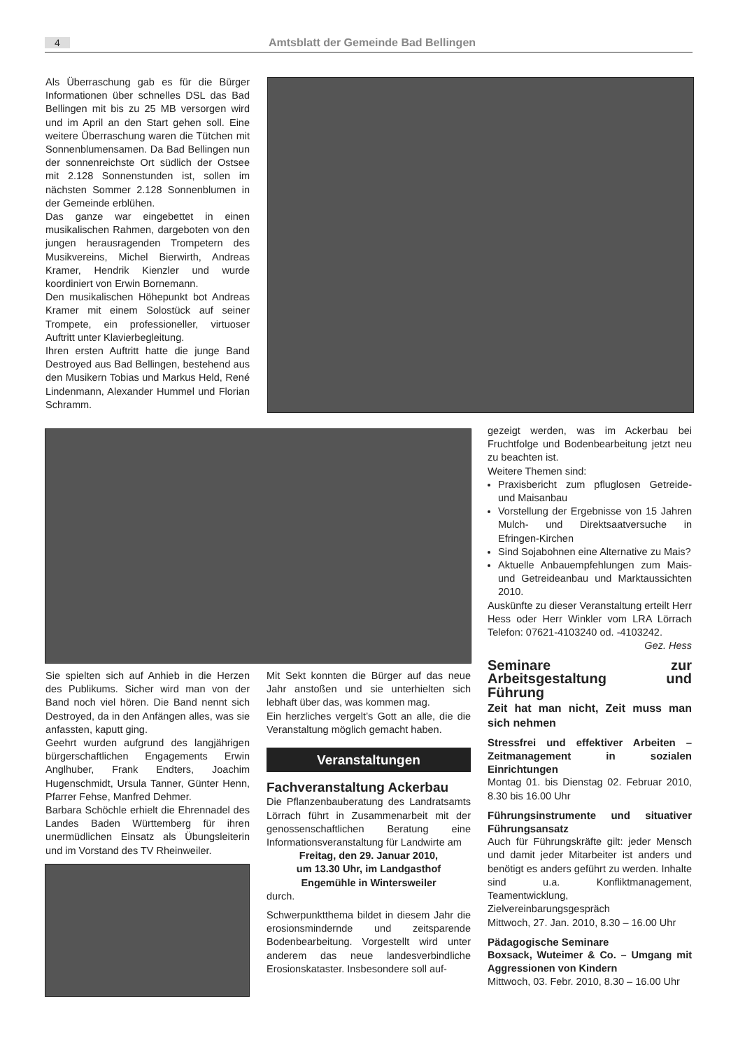4 Amtsblatt der Gemeinde Bad Bellingen
Als Überraschung gab es für die Bürger Informationen über schnelles DSL das Bad Bellingen mit bis zu 25 MB versorgen wird und im April an den Start gehen soll. Eine weitere Überraschung waren die Tütchen mit Sonnenblumensamen. Da Bad Bellingen nun der sonnenreichste Ort südlich der Ostsee mit 2.128 Sonnenstunden ist, sollen im nächsten Sommer 2.128 Sonnenblumen in der Gemeinde erblühen.
Das ganze war eingebettet in einen musikalischen Rahmen, dargeboten von den jungen herausragenden Trompetern des Musikvereins, Michel Bierwirth, Andreas Kramer, Hendrik Kienzler und wurde koordiniert von Erwin Bornemann.
Den musikalischen Höhepunkt bot Andreas Kramer mit einem Solostück auf seiner Trompete, ein professioneller, virtuoser Auftritt unter Klavierbegleitung.
Ihren ersten Auftritt hatte die junge Band Destroyed aus Bad Bellingen, bestehend aus den Musikern Tobias und Markus Held, René Lindenmann, Alexander Hummel und Florian Schramm.
gezeigt werden, was im Ackerbau bei Fruchtfolge und Bodenbearbeitung jetzt neu zu beachten ist.
Weitere Themen sind:
Praxisbericht zum pfluglosen Getreide- und Maisanbau
Vorstellung der Ergebnisse von 15 Jahren Mulch- und Direktsaatversuche in Efringen-Kirchen
Sind Sojabohnen eine Alternative zu Mais?
Aktuelle Anbauempfehlungen zum Mais- und Getreideanbau und Marktaussichten 2010.
Auskünfte zu dieser Veranstaltung erteilt Herr Hess oder Herr Winkler vom LRA Lörrach Telefon: 07621-4103240 od. -4103242. Gez. Hess
Seminare zur Arbeitsgestaltung und Führung
Zeit hat man nicht, Zeit muss man sich nehmen
Stressfrei und effektiver Arbeiten – Zeitmanagement in sozialen Einrichtungen
Montag 01. bis Dienstag 02. Februar 2010, 8.30 bis 16.00 Uhr
Führungsinstrumente und situativer Führungsansatz
Auch für Führungskräfte gilt: jeder Mensch und damit jeder Mitarbeiter ist anders und benötigt es anders geführt zu werden. Inhalte sind u.a. Konfliktmanagement, Teamentwicklung, Zielvereinbarungsgespräch
Mittwoch, 27. Jan. 2010, 8.30 – 16.00 Uhr
Pädagogische Seminare
Boxsack, Wuteimer & Co. – Umgang mit Aggressionen von Kindern
Mittwoch, 03. Febr. 2010, 8.30 – 16.00 Uhr
Sie spielten sich auf Anhieb in die Herzen des Publikums. Sicher wird man von der Band noch viel hören. Die Band nennt sich Destroyed, da in den Anfängen alles, was sie anfassten, kaputt ging.
Geehrt wurden aufgrund des langjährigen bürgerschaftlichen Engagements Erwin Anglhuber, Frank Endters, Joachim Hugenschmidt, Ursula Tanner, Günter Henn, Pfarrer Fehse, Manfred Dehmer.
Barbara Schöchle erhielt die Ehrennadel des Landes Baden Württemberg für ihren unermüdlichen Einsatz als Übungsleiterin und im Vorstand des TV Rheinweiler.
Mit Sekt konnten die Bürger auf das neue Jahr anstoßen und sie unterhielten sich lebhaft über das, was kommen mag.
Ein herzliches vergelt’s Gott an alle, die die Veranstaltung möglich gemacht haben.
Veranstaltungen
Fachveranstaltung Ackerbau
Die Pflanzenbauberatung des Landratsamts Lörrach führt in Zusammenarbeit mit der genossenschaftlichen Beratung eine Informationsveranstaltung für Landwirte am
Freitag, den 29. Januar 2010,
um 13.30 Uhr, im Landgasthof
Engemühle in Wintersweiler
durch.
Schwerpunktthema bildet in diesem Jahr die erosionsmindernde und zeitsparende Bodenbearbeitung. Vorgestellt wird unter anderem das neue landesverbindliche Erosionskataster. Insbesondere soll auf-